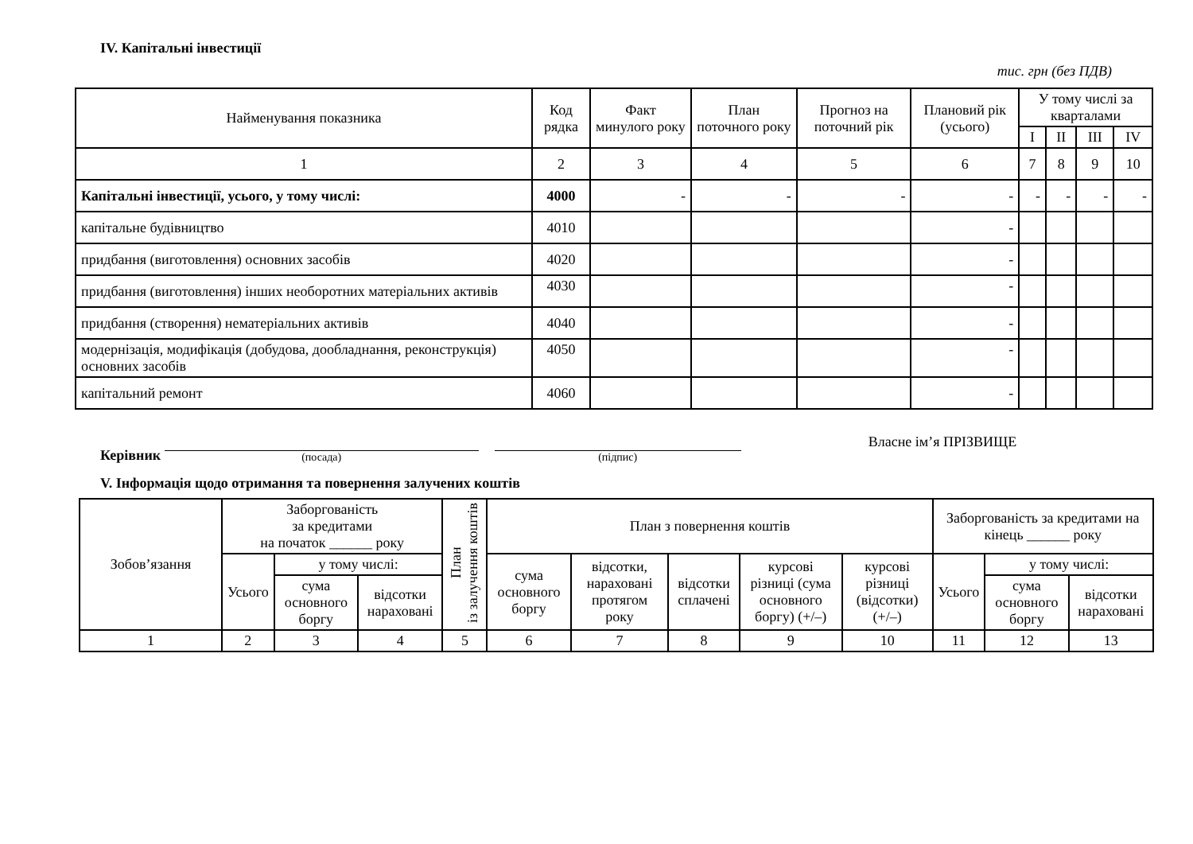IV. Капітальні інвестиції
тис. грн (без ПДВ)
| Найменування показника | Код рядка | Факт минулого року | План поточного року | Прогноз на поточний рік | Плановий рік (усього) | У тому числі за кварталами | | | |
| --- | --- | --- | --- | --- | --- | --- | --- | --- | --- |
| | | | | | | I | II | III | IV |
| 1 | 2 | 3 | 4 | 5 | 6 | 7 | 8 | 9 | 10 |
| Капітальні інвестиції, усього, у тому числі: | 4000 | - | - | - | - | - | - | - | - |
| капітальне будівництво | 4010 | | | | - | | | | |
| придбання (виготовлення) основних засобів | 4020 | | | | - | | | | |
| придбання (виготовлення) інших необоротних матеріальних активів | 4030 | | | | - | | | | |
| придбання (створення) нематеріальних активів | 4040 | | | | - | | | | |
| модернізація, модифікація (добудова, дообладнання, реконструкція) основних засобів | 4050 | | | | - | | | | |
| капітальний ремонт | 4060 | | | | - | | | | |
Керівник
(посада)
(підпис)
Власне ім’я ПРІЗВИЩЕ
V. Інформація щодо отримання та повернення залучених коштів
| Зобов’язання | Заборгованість за кредитами на початок ______ року | | | План із залучення коштів | План з повернення коштів | | | | | Заборгованість за кредитами на кінець ______ року | | |
| | Усього | у тому числі: | | | сума основного боргу | відсотки, нараховані протягом року | відсотки сплачені | курсові різниці (сума основного боргу) (+/–) | курсові різниці (відсотки) (+/–) | Усього | у тому числі: | |
| | | сума основного боргу | відсотки нараховані | | | | | | | | сума основного боргу | відсотки нараховані |
| 1 | 2 | 3 | 4 | 5 | 6 | 7 | 8 | 9 | 10 | 11 | 12 | 13 |